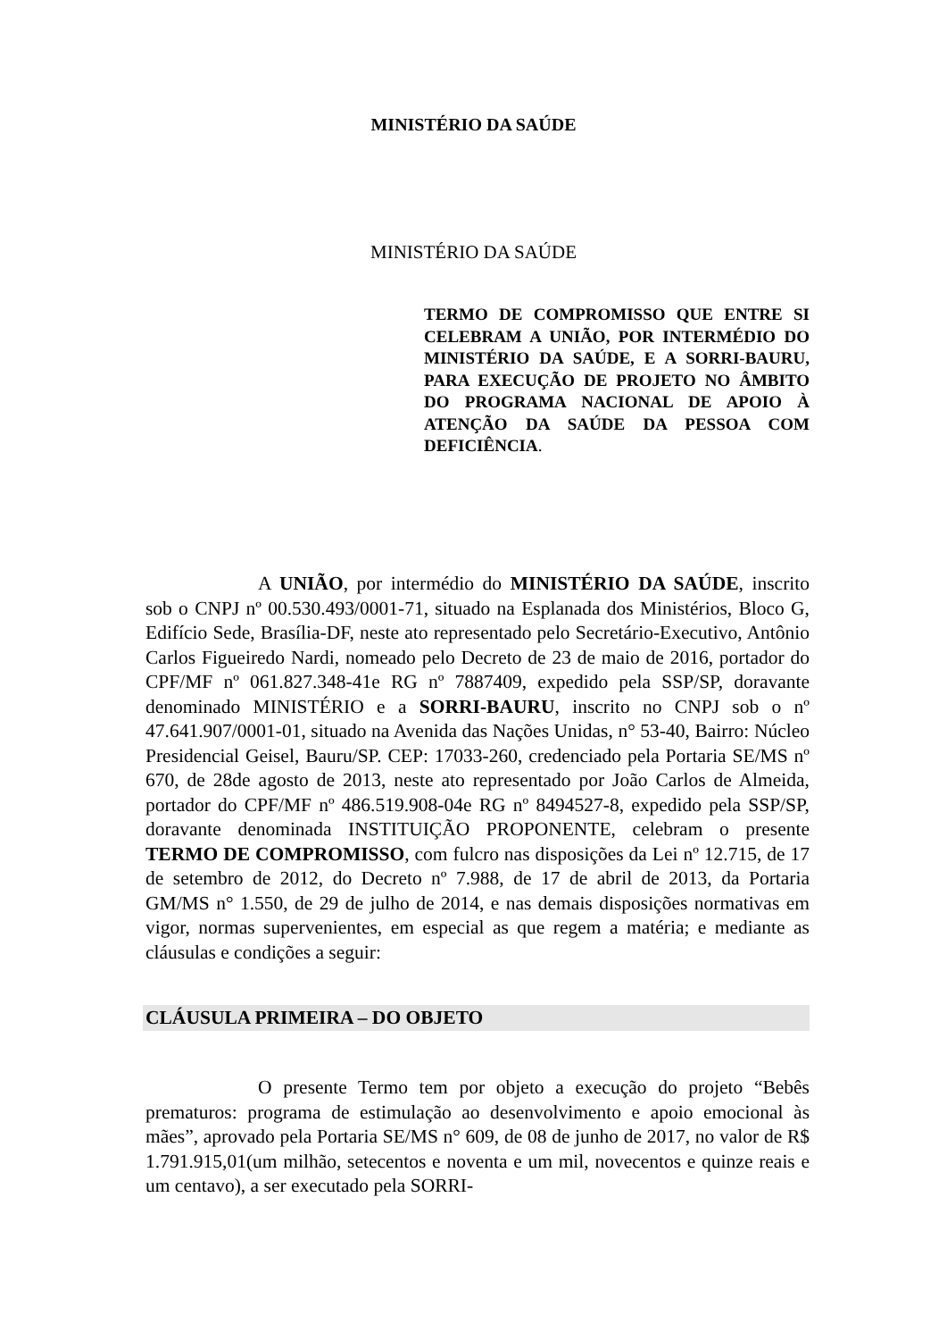MINISTÉRIO DA SAÚDE
MINISTÉRIO DA SAÚDE
TERMO DE COMPROMISSO QUE ENTRE SI CELEBRAM A UNIÃO, POR INTERMÉDIO DO MINISTÉRIO DA SAÚDE, E A SORRI-BAURU, PARA EXECUÇÃO DE PROJETO NO ÂMBITO DO PROGRAMA NACIONAL DE APOIO À ATENÇÃO DA SAÚDE DA PESSOA COM DEFICIÊNCIA.
A UNIÃO, por intermédio do MINISTÉRIO DA SAÚDE, inscrito sob o CNPJ nº 00.530.493/0001-71, situado na Esplanada dos Ministérios, Bloco G, Edifício Sede, Brasília-DF, neste ato representado pelo Secretário-Executivo, Antônio Carlos Figueiredo Nardi, nomeado pelo Decreto de 23 de maio de 2016, portador do CPF/MF nº 061.827.348-41e RG nº 7887409, expedido pela SSP/SP, doravante denominado MINISTÉRIO e a SORRI-BAURU, inscrito no CNPJ sob o nº 47.641.907/0001-01, situado na Avenida das Nações Unidas, n° 53-40, Bairro: Núcleo Presidencial Geisel, Bauru/SP. CEP: 17033-260, credenciado pela Portaria SE/MS nº 670, de 28de agosto de 2013, neste ato representado por João Carlos de Almeida, portador do CPF/MF nº 486.519.908-04e RG nº 8494527-8, expedido pela SSP/SP, doravante denominada INSTITUIÇÃO PROPONENTE, celebram o presente TERMO DE COMPROMISSO, com fulcro nas disposições da Lei nº 12.715, de 17 de setembro de 2012, do Decreto nº 7.988, de 17 de abril de 2013, da Portaria GM/MS n° 1.550, de 29 de julho de 2014, e nas demais disposições normativas em vigor, normas supervenientes, em especial as que regem a matéria; e mediante as cláusulas e condições a seguir:
CLÁUSULA PRIMEIRA – DO OBJETO
O presente Termo tem por objeto a execução do projeto “Bebês prematuros: programa de estimulação ao desenvolvimento e apoio emocional às mães”, aprovado pela Portaria SE/MS n° 609, de 08 de junho de 2017, no valor de R$ 1.791.915,01(um milhão, setecentos e noventa e um mil, novecentos e quinze reais e um centavo), a ser executado pela SORRI-